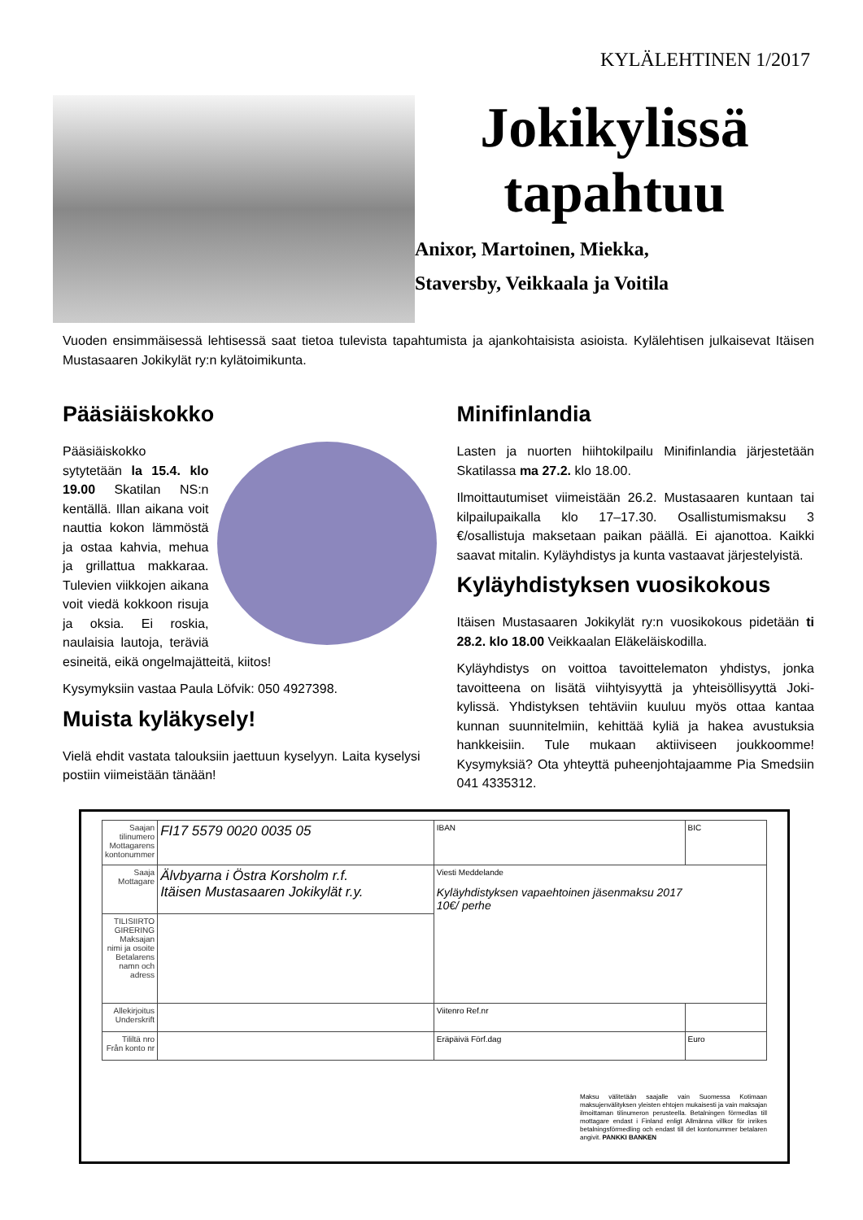KYLÄLEHTINEN 1/2017
Jokikylissä
tapahtuu
Anixor, Martoinen, Miekka,
Staversby, Veikkaala ja Voitila
Vuoden ensimmäisessä lehtisessä saat tietoa tulevista tapahtumista ja ajankohtaisista asioista. Kylälehtisen julkaisevat Itäisen Mustasaaren Jokikylät ry:n kylätoimikunta.
Pääsiäiskokko
Pääsiäiskokko sytytetään la 15.4. klo 19.00 Skatilan NS:n kentällä. Illan aikana voit nauttia kokon lämmöstä ja ostaa kahvia, mehua ja grillattua makkaraa. Tulevien viikkojen aikana voit viedä kokkoon risuja ja oksia. Ei roskia, naulaisia lautoja, teräviä esineitä, eikä ongelmajätteitä, kiitos!
Kysymyksiin vastaa Paula Löfvik: 050 4927398.
Muista kyläkysely!
Vielä ehdit vastata talouksiin jaettuun kyselyyn. Laita kyselysi postiin viimeistään tänään!
Minifinlandia
Lasten ja nuorten hiihtokilpailu Minifinlandia järjestetään Skatilassa ma 27.2. klo 18.00.
Ilmoittautumiset viimeistään 26.2. Mustasaaren kuntaan tai kilpailupaikalla klo 17–17.30. Osallistumismaksu 3 €/osallistuja maksetaan paikan päällä. Ei ajanottoa. Kaikki saavat mitalin. Kyläyhdistys ja kunta vastaavat järjestelyistä.
Kyläyhdistyksen vuosikokous
Itäisen Mustasaaren Jokikylät ry:n vuosikokous pidetään ti 28.2. klo 18.00 Veikkaalan Eläkeläiskodilla.
Kyläyhdistys on voittoa tavoittelematon yhdistys, jonka tavoitteena on lisätä viihtyisyyttä ja yhteisöllisyyttä Joki-kylissä. Yhdistyksen tehtäviin kuuluu myös ottaa kantaa kunnan suunnitelmiin, kehittää kyliä ja hakea avustuksia hankkeisiin. Tule mukaan aktiiviseen joukkoomme! Kysymyksiä? Ota yhteyttä puheenjohtajaamme Pia Smedsiin 041 4335312.
| Saajan tilinumero Mottagarens kontonummer | FI17 5579 0020 0035 05 | IBAN | BIC |
| Saaja Mottagare | Älvbyarna i Östra Korsholm r.f. Itäisen Mustasaaren Jokikylät r.y. | Viesti Meddelande Kyläyhdistyksen vapaehtoinen jäsenmaksu 2017 10€/ perhe | |
| TILISIIRTO GIRERING Maksajan nimi ja osoite Betalarens namn och adress | | | |
| Allekirjoitus Underskrift | | Viitenro Ref.nr | |
| Tililtä nro Från konto nr | | Eräpäivä Förf.dag | Euro |
Maksu välitetään saajalle vain Suomessa Kotimaan maksujenvälityksen yleisten ehtojen mukaisesti ja vain maksajan ilmoittaman tilinumeron perusteella. Betalningen förmedlas till mottagare endast i Finland enligt Allmänna villkor för inrikes betalningsförmedling och endast till det kontonummer betalaren angivit. PANKKI BANKEN